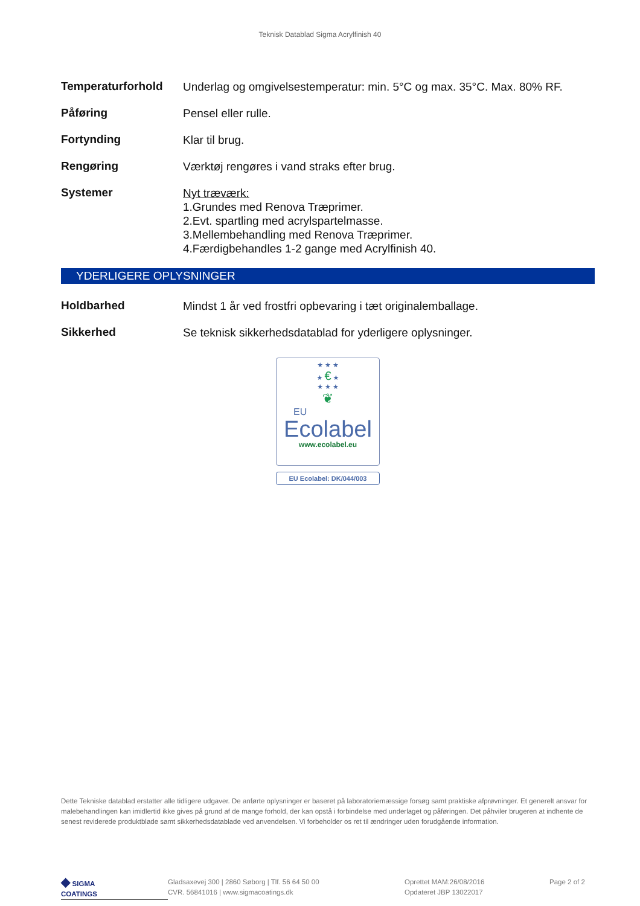Teknisk Datablad Sigma Acrylfinish 40
Temperaturforhold
Underlag og omgivelsestemperatur: min. 5°C og max. 35°C. Max. 80% RF.
Påføring
Pensel eller rulle.
Fortynding
Klar til brug.
Rengøring
Værktøj rengøres i vand straks efter brug.
Systemer
Nyt træværk:
1.Grundes med Renova Træprimer.
2.Evt. spartling med acrylspartelmasse.
3.Mellembehandling med Renova Træprimer.
4.Færdigbehandles 1-2 gange med Acrylfinish 40.
YDERLIGERE OPLYSNINGER
Holdbarhed
Mindst 1 år ved frostfri opbevaring i tæt originalemballage.
Sikkerhed
Se teknisk sikkerhedsdatablad for yderligere oplysninger.
★ ★ ★
★ € ★
★ ★ ★
❦
EU
Ecolabel
www.ecolabel.eu
EU Ecolabel: DK/044/003
Dette Tekniske datablad erstatter alle tidligere udgaver. De anførte oplysninger er baseret på laboratoriemæssige forsøg samt praktiske afprøvninger. Et generelt ansvar for malebehandlingen kan imidlertid ikke gives på grund af de mange forhold, der kan opstå i forbindelse med underlaget og påføringen. Det påhviler brugeren at indhente de senest reviderede produktblade samt sikkerhedsdatablade ved anvendelsen. Vi forbeholder os ret til ændringer uden forudgående information.
◆ SIGMA
COATINGS
Gladsaxevej 300 | 2860 Søborg | Tlf. 56 64 50 00
CVR. 56841016 | www.sigmacoatings.dk
Oprettet MAM:26/08/2016
Opdateret JBP 13022017
Page 2 of 2